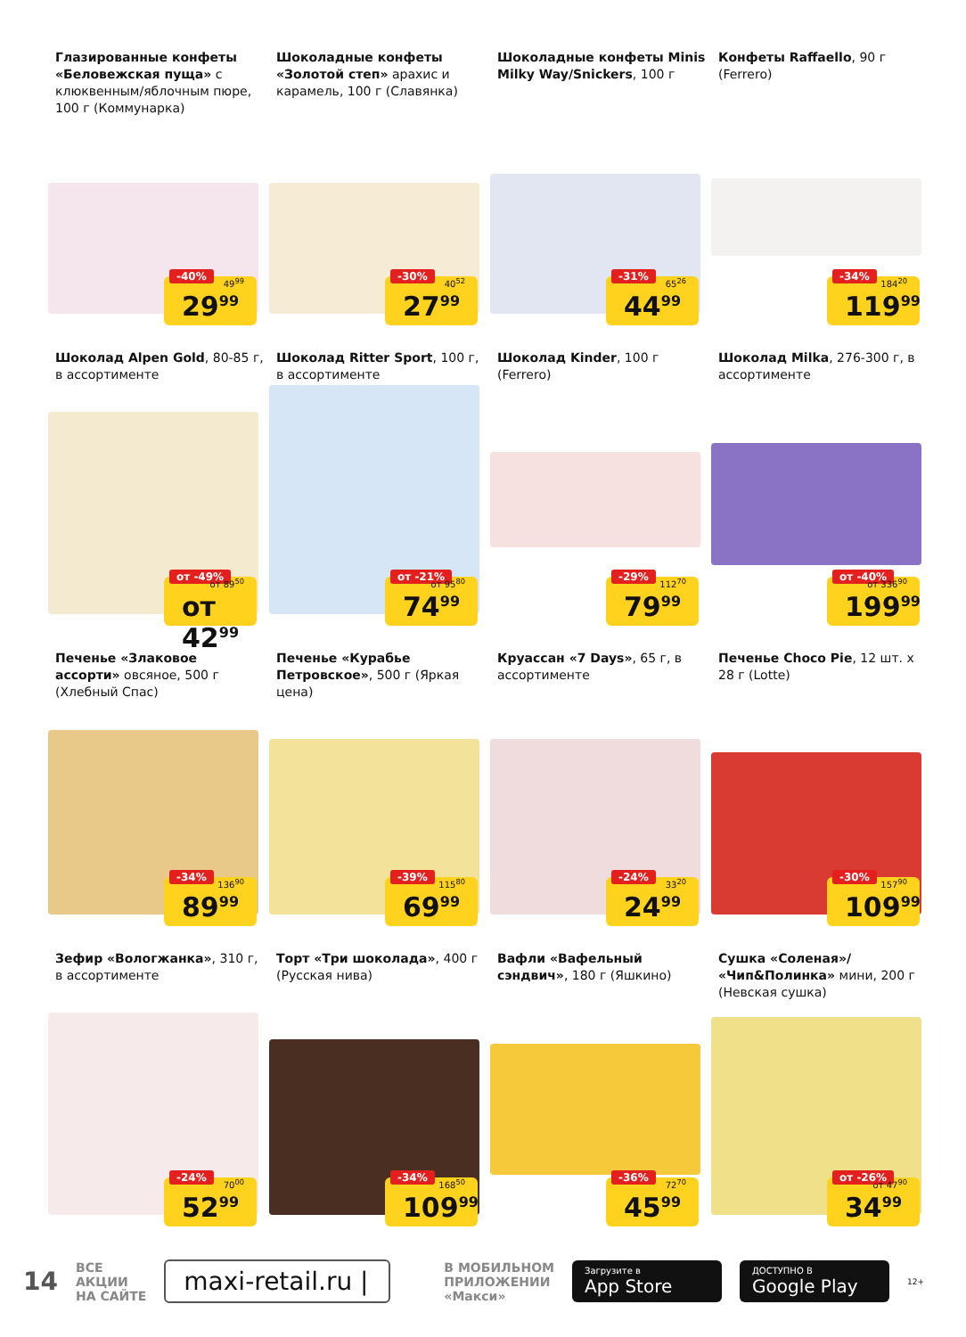Глазированные конфеты «Беловежская пуща» с клюквенным/яблочным пюре, 100 г (Коммунарка)
-40% 49<sup>99</sup>
29<sup>99</sup>
Шоколадные конфеты «Золотой степ» арахис и карамель, 100 г (Славянка)
-30% 40<sup>52</sup>
27<sup>99</sup>
Шоколадные конфеты Minis Milky Way/Snickers, 100 г
-31% 65<sup>26</sup>
44<sup>99</sup>
Конфеты Raffaello, 90 г (Ferrero)
-34% 184<sup>20</sup>
119<sup>99</sup>
Шоколад Alpen Gold, 80-85 г, в ассортименте
от -49% от 89<sup>50</sup>
от 42<sup>99</sup>
Шоколад Ritter Sport, 100 г, в ассортименте
от -21% от 95<sup>80</sup>
74<sup>99</sup>
Шоколад Kinder, 100 г (Ferrero)
-29% 112<sup>70</sup>
79<sup>99</sup>
Шоколад Milka, 276-300 г, в ассортименте
от -40% от 336<sup>90</sup>
199<sup>99</sup>
Печенье «Злаковое ассорти» овсяное, 500 г (Хлебный Спас)
-34% 136<sup>90</sup>
89<sup>99</sup>
Печенье «Курабье Петровское», 500 г (Яркая цена)
-39% 115<sup>80</sup>
69<sup>99</sup>
Круассан «7 Days», 65 г, в ассортименте
-24% 33<sup>20</sup>
24<sup>99</sup>
Печенье Choco Pie, 12 шт. x 28 г (Lotte)
-30% 157<sup>90</sup>
109<sup>99</sup>
Зефир «Вологжанка», 310 г, в ассортименте
-24% 70<sup>00</sup>
52<sup>99</sup>
Торт «Три шоколада», 400 г (Русская нива)
-34% 168<sup>50</sup>
109<sup>99</sup>
Вафли «Вафельный сэндвич», 180 г (Яшкино)
-36% 72<sup>70</sup>
45<sup>99</sup>
Сушка «Соленая»/ «Чип&Полинка» мини, 200 г (Невская сушка)
от -26% от 47<sup>90</sup>
34<sup>99</sup>
14
ВСЕ
АКЦИИ
НА САЙТЕ
maxi-retail.ru |
В МОБИЛЬНОМ
ПРИЛОЖЕНИИ
«Макси»
Загрузите в
App Store
ДОСТУПНО В
Google Play
12+